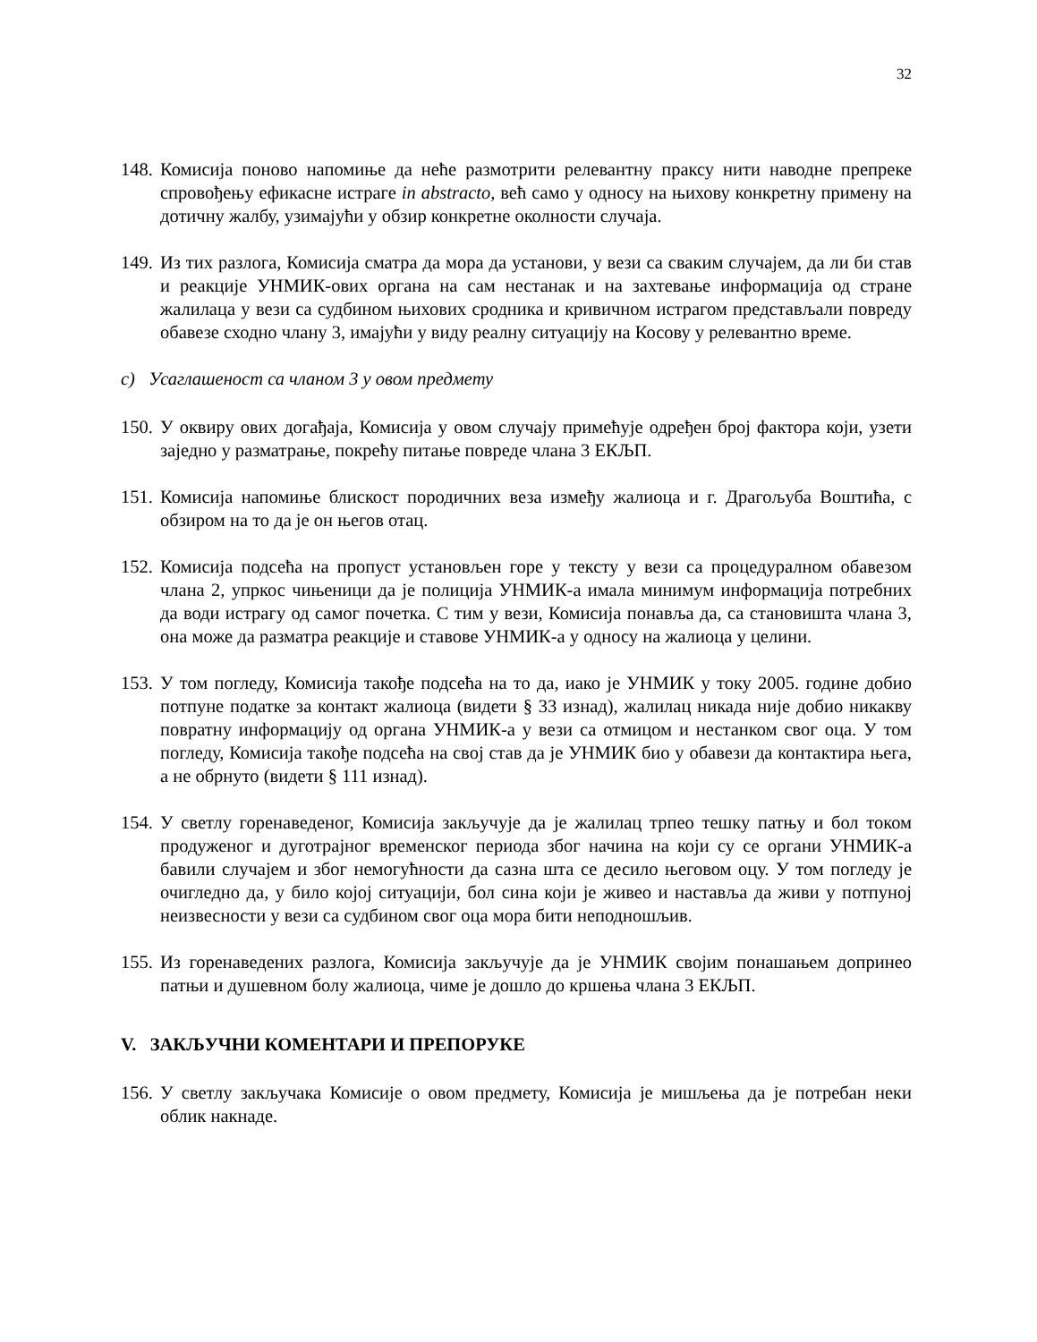32
148.
Комисија поново напомиње да неће размотрити релевантну праксу нити наводне препреке спровођењу ефикасне истраге in abstracto, већ само у односу на њихову конкретну примену на дотичну жалбу, узимајући у обзир конкретне околности случаја.
149.
Из тих разлога, Комисија сматра да мора да установи, у вези са сваким случајем, да ли би став и реакције УНМИК-ових органа на сам нестанак и на захтевање информација од стране жалилаца у вези са судбином њихових сродника и кривичном истрагом представљали повреду обавезе сходно члану 3, имајући у виду реалну ситуацију на Косову у релевантно време.
c) Усаглашеност са чланом 3 у овом предмету
150.
У оквиру ових догађаја, Комисија у овом случају примећује одређен број фактора који, узети заједно у разматрање, покрећу питање повреде члана 3 ЕКЉП.
151.
Комисија напомиње блискост породичних веза између жалиоца и г. Драгољуба Воштића, с обзиром на то да је он његов отац.
152.
Комисија подсећа на пропуст установљен горе у тексту у вези са процедуралном обавезом члана 2, упркос чињеници да је полиција УНМИК-а имала минимум информација потребних да води истрагу од самог почетка. С тим у вези, Комисија понавља да, са становишта члана 3, она може да разматра реакције и ставове УНМИК-а у односу на жалиоца у целини.
153.
У том погледу, Комисија такође подсећа на то да, иако је УНМИК у току 2005. године добио потпуне податке за контакт жалиоца (видети § 33 изнад), жалилац никада није добио никакву повратну информацију од органа УНМИК-а у вези са отмицом и нестанком свог оца. У том погледу, Комисија такође подсећа на свој став да је УНМИК био у обавези да контактира њега, а не обрнуто (видети § 111 изнад).
154.
У светлу горенаведеног, Комисија закључује да је жалилац трпео тешку патњу и бол током продуженог и дуготрајног временског периода због начина на који су се органи УНМИК-а бавили случајем и због немогућности да сазна шта се десило његовом оцу. У том погледу је очигледно да, у било којој ситуацији, бол сина који је живео и наставља да живи у потпуној неизвесности у вези са судбином свог оца мора бити неподношљив.
155.
Из горенаведених разлога, Комисија закључује да је УНМИК својим понашањем допринео патњи и душевном болу жалиоца, чиме је дошло до кршења члана 3 ЕКЉП.
V. ЗАКЉУЧНИ КОМЕНТАРИ И ПРЕПОРУКЕ
156.
У светлу закључака Комисије о овом предмету, Комисија је мишљења да је потребан неки облик накнаде.